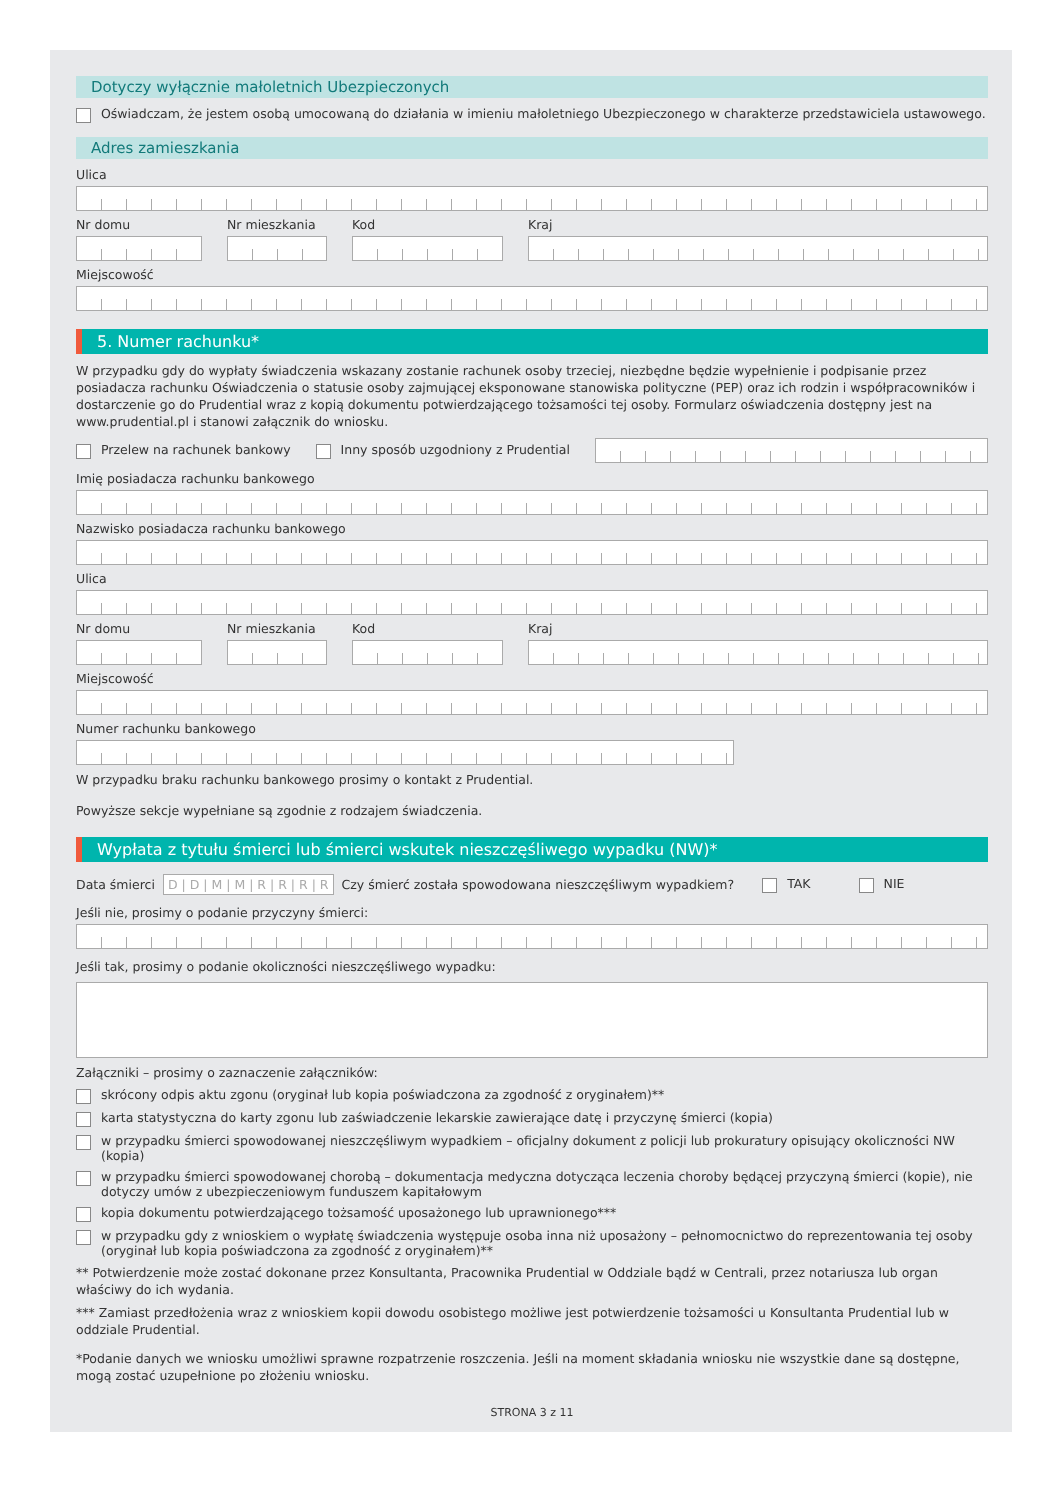Dotyczy wyłącznie małoletnich Ubezpieczonych
Oświadczam, że jestem osobą umocowaną do działania w imieniu małoletniego Ubezpieczonego w charakterze przedstawiciela ustawowego.
Adres zamieszkania
Ulica
Nr domu Nr mieszkania Kod Kraj
Miejscowość
5. Numer rachunku*
W przypadku gdy do wypłaty świadczenia wskazany zostanie rachunek osoby trzeciej, niezbędne będzie wypełnienie i podpisanie przez posiadacza rachunku Oświadczenia o statusie osoby zajmującej eksponowane stanowiska polityczne (PEP) oraz ich rodzin i współpracowników i dostarczenie go do Prudential wraz z kopią dokumentu potwierdzającego tożsamości tej osoby. Formularz oświadczenia dostępny jest na www.prudential.pl i stanowi załącznik do wniosku.
Przelew na rachunek bankowy
Inny sposób uzgodniony z Prudential
Imię posiadacza rachunku bankowego
Nazwisko posiadacza rachunku bankowego
Ulica
Nr domu Nr mieszkania Kod Kraj
Miejscowość
Numer rachunku bankowego
W przypadku braku rachunku bankowego prosimy o kontakt z Prudential.
Powyższe sekcje wypełniane są zgodnie z rodzajem świadczenia.
Wypłata z tytułu śmierci lub śmierci wskutek nieszczęśliwego wypadku (NW)*
Data śmierci D | D | M | M | R | R | R | R Czy śmierć została spowodowana nieszczęśliwym wypadkiem?
TAK NIE
Jeśli nie, prosimy o podanie przyczyny śmierci:
Jeśli tak, prosimy o podanie okoliczności nieszczęśliwego wypadku:
Załączniki – prosimy o zaznaczenie załączników:
skrócony odpis aktu zgonu (oryginał lub kopia poświadczona za zgodność z oryginałem)**
karta statystyczna do karty zgonu lub zaświadczenie lekarskie zawierające datę i przyczynę śmierci (kopia)
w przypadku śmierci spowodowanej nieszczęśliwym wypadkiem – oficjalny dokument z policji lub prokuratury opisujący okoliczności NW (kopia)
w przypadku śmierci spowodowanej chorobą – dokumentacja medyczna dotycząca leczenia choroby będącej przyczyną śmierci (kopie), nie dotyczy umów z ubezpieczeniowym funduszem kapitałowym
kopia dokumentu potwierdzającego tożsamość uposażonego lub uprawnionego***
w przypadku gdy z wnioskiem o wypłatę świadczenia występuje osoba inna niż uposażony – pełnomocnictwo do reprezentowania tej osoby (oryginał lub kopia poświadczona za zgodność z oryginałem)**
** Potwierdzenie może zostać dokonane przez Konsultanta, Pracownika Prudential w Oddziale bądź w Centrali, przez notariusza lub organ właściwy do ich wydania.
*** Zamiast przedłożenia wraz z wnioskiem kopii dowodu osobistego możliwe jest potwierdzenie tożsamości u Konsultanta Prudential lub w oddziale Prudential.
*Podanie danych we wniosku umożliwi sprawne rozpatrzenie roszczenia. Jeśli na moment składania wniosku nie wszystkie dane są dostępne, mogą zostać uzupełnione po złożeniu wniosku.
STRONA 3 z 11